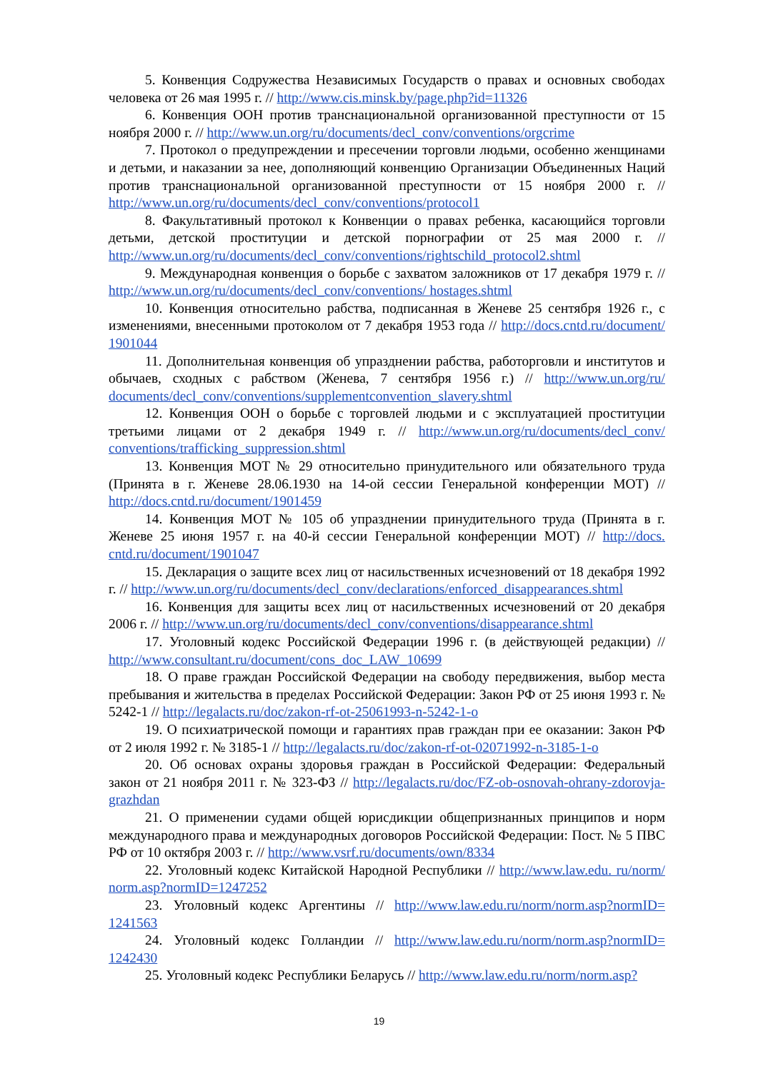5. Конвенция Содружества Независимых Государств о правах и основных свободах человека от 26 мая 1995 г. // http://www.cis.minsk.by/page.php?id=11326
6. Конвенция ООН против транснациональной организованной преступности от 15 ноября 2000 г. // http://www.un.org/ru/documents/decl_conv/conventions/orgcrime
7. Протокол о предупреждении и пресечении торговли людьми, особенно женщинами и детьми, и наказании за нее, дополняющий конвенцию Организации Объединенных Наций против транснациональной организованной преступности от 15 ноября 2000 г. // http://www.un.org/ru/documents/decl_conv/conventions/protocol1
8. Факультативный протокол к Конвенции о правах ребенка, касающийся торговли детьми, детской проституции и детской порнографии от 25 мая 2000 г. // http://www.un.org/ru/documents/decl_conv/conventions/rightschild_protocol2.shtml
9. Международная конвенция о борьбе с захватом заложников от 17 декабря 1979 г. // http://www.un.org/ru/documents/decl_conv/conventions/ hostages.shtml
10. Конвенция относительно рабства, подписанная в Женеве 25 сентября 1926 г., с изменениями, внесенными протоколом от 7 декабря 1953 года // http://docs.cntd.ru/document/ 1901044
11. Дополнительная конвенция об упразднении рабства, работорговли и институтов и обычаев, сходных с рабством (Женева, 7 сентября 1956 г.) // http://www.un.org/ru/ documents/decl_conv/conventions/supplementconvention_slavery.shtml
12. Конвенция ООН о борьбе с торговлей людьми и с эксплуатацией проституции третьими лицами от 2 декабря 1949 г. // http://www.un.org/ru/documents/decl_conv/ conventions/trafficking_suppression.shtml
13. Конвенция МОТ № 29 относительно принудительного или обязательного труда (Принята в г. Женеве 28.06.1930 на 14-ой сессии Генеральной конференции МОТ) // http://docs.cntd.ru/document/1901459
14. Конвенция МОТ № 105 об упразднении принудительного труда (Принята в г. Женеве 25 июня 1957 г. на 40-й сессии Генеральной конференции МОТ) // http://docs. cntd.ru/document/1901047
15. Декларация о защите всех лиц от насильственных исчезновений от 18 декабря 1992 г. // http://www.un.org/ru/documents/decl_conv/declarations/enforced_disappearances.shtml
16. Конвенция для защиты всех лиц от насильственных исчезновений от 20 декабря 2006 г. // http://www.un.org/ru/documents/decl_conv/conventions/disappearance.shtml
17. Уголовный кодекс Российской Федерации 1996 г. (в действующей редакции) // http://www.consultant.ru/document/cons_doc_LAW_10699
18. О праве граждан Российской Федерации на свободу передвижения, выбор места пребывания и жительства в пределах Российской Федерации: Закон РФ от 25 июня 1993 г. № 5242-1 // http://legalacts.ru/doc/zakon-rf-ot-25061993-n-5242-1-o
19. О психиатрической помощи и гарантиях прав граждан при ее оказании: Закон РФ от 2 июля 1992 г. № 3185-1 // http://legalacts.ru/doc/zakon-rf-ot-02071992-n-3185-1-o
20. Об основах охраны здоровья граждан в Российской Федерации: Федеральный закон от 21 ноября 2011 г. № 323-ФЗ // http://legalacts.ru/doc/FZ-ob-osnovah-ohrany-zdorovja-grazhdan
21. О применении судами общей юрисдикции общепризнанных принципов и норм международного права и международных договоров Российской Федерации: Пост. № 5 ПВС РФ от 10 октября 2003 г. // http://www.vsrf.ru/documents/own/8334
22. Уголовный кодекс Китайской Народной Республики // http://www.law.edu. ru/norm/ norm.asp?normID=1247252
23. Уголовный кодекс Аргентины // http://www.law.edu.ru/norm/norm.asp?normID= 1241563
24. Уголовный кодекс Голландии // http://www.law.edu.ru/norm/norm.asp?normID= 1242430
25. Уголовный кодекс Республики Беларусь // http://www.law.edu.ru/norm/norm.asp?
19